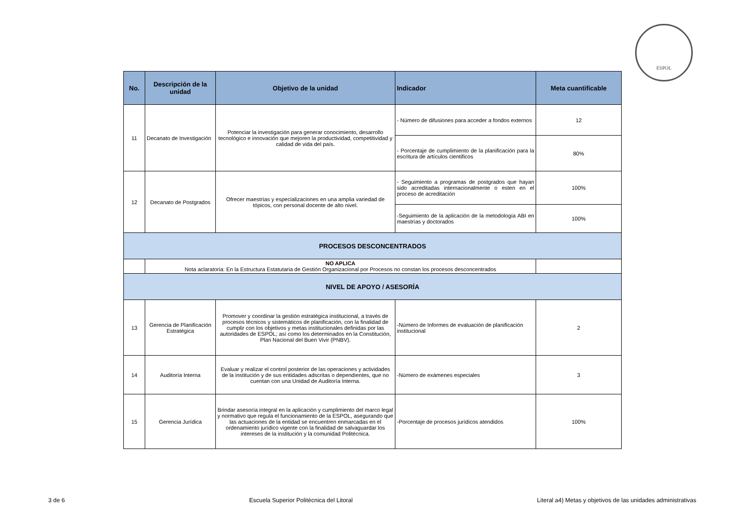ESPOL
| No. | Descripción de la unidad | Objetivo de la unidad | Indicador | Meta cuantificable |
| --- | --- | --- | --- | --- |
| 11 | Decanato de Investigación | Potenciar la investigación para generar conocimiento, desarrollo tecnológico e innovación que mejoren la productividad, competitividad y calidad de vida del país. | - Número de difusiones para acceder a fondos externos | 12 |
| | | | - Porcentaje de cumplimiento de la planificación para la escritura de artículos cientificos | 80% |
| 12 | Decanato de Postgrados | Ofrecer maestrías y especializaciones en una amplia variedad de tópicos, con personal docente de alto nivel. | - Seguimiento a programas de postgrados que hayan sido acreditadas internacionalmente o esten en el proceso de acreditación | 100% |
| | | | -Seguimiento de la aplicación de la metodología ABI en maestrías y doctorados | 100% |
| PROCESOS DESCONCENTRADOS | | | | |
| | NO APLICA Nota aclaratoria: En la Estructura Estatutaria de Gestión Organizacional por Procesos no constan los procesos desconcentrados | | | |
| NIVEL DE APOYO / ASESORÍA | | | | |
| 13 | Gerencia de Planificación Estratégica | Promover y coordinar la gestión estratégica institucional, a través de procesos técnicos y sistemáticos de planificación, con la finalidad de cumplir con los objetivos y metas institucionales definidas por las autoridades de ESPOL; así como los determinados en la Constitución, Plan Nacional del Buen Vivir (PNBV). | -Número de Informes de evaluación de planificación institucional | 2 |
| 14 | Auditoría Interna | Evaluar y realizar el control posterior de las operaciones y actividades de la institución y de sus entidades adscritas o dependientes, que no cuentan con una Unidad de Auditoría Interna. | -Número de exámenes especiales | 3 |
| 15 | Gerencia Jurídica | Brindar asesoría integral en la aplicación y cumplimiento del marco legal y normativo que regula el funcionamiento de la ESPOL, asegurando que las actuaciones de la entidad se encuentren enmarcadas en el ordenamiento jurídico vigente con la finalidad de salvaguardar los intereses de la institución y la comunidad Politécnica. | -Porcentaje de procesos jurídicos atendidos | 100% |
3 de 6 Escuela Superior Politécnica del Litoral Literal a4) Metas y objetivos de las unidades administrativas